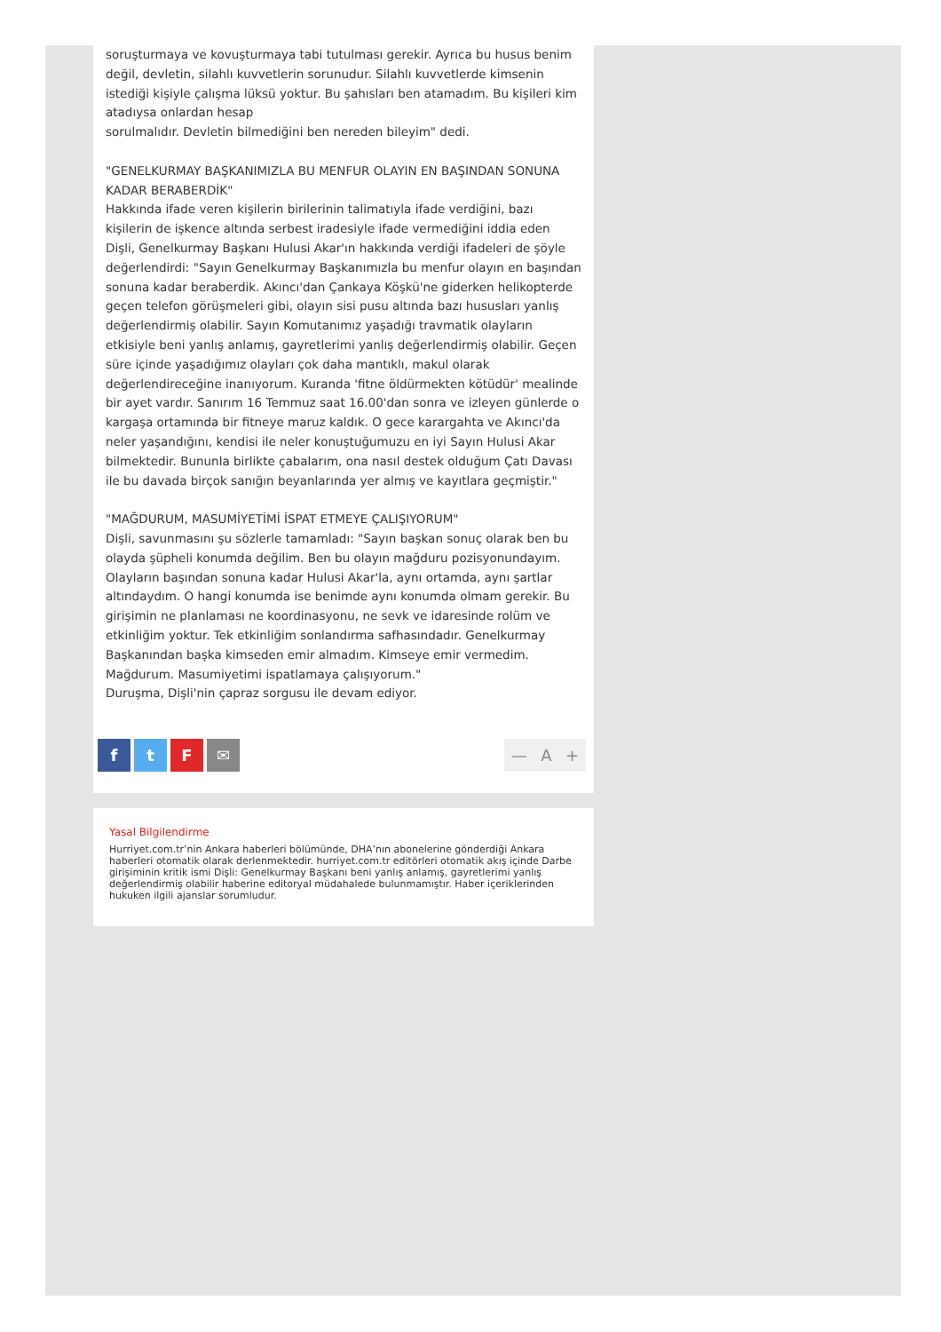soruşturmaya ve kovuşturmaya tabi tutulması gerekir. Ayrıca bu husus benim değil, devletin, silahlı kuvvetlerin sorunudur. Silahlı kuvvetlerde kimsenin istediği kişiyle çalışma lüksü yoktur. Bu şahısları ben atamadım. Bu kişileri kim atadıysa onlardan hesap
sorulmalıdır. Devletin bilmediğini ben nereden bileyim" dedi.
"GENELKURMAY BAŞKANIMIZLA BU MENFUR OLAYIN EN BAŞINDAN SONUNA KADAR BERABERDİK"
Hakkında ifade veren kişilerin birilerinin talimatıyla ifade verdiğini, bazı kişilerin de işkence altında serbest iradesiyle ifade vermediğini iddia eden Dişli, Genelkurmay Başkanı Hulusi Akar'ın hakkında verdiği ifadeleri de şöyle değerlendirdi: "Sayın Genelkurmay Başkanımızla bu menfur olayın en başından sonuna kadar beraberdik. Akıncı'dan Çankaya Köşkü'ne giderken helikopterde geçen telefon görüşmeleri gibi, olayın sisi pusu altında bazı hususları yanlış değerlendirmiş olabilir. Sayın Komutanımız yaşadığı travmatik olayların etkisiyle beni yanlış anlamış, gayretlerimi yanlış değerlendirmiş olabilir. Geçen süre içinde yaşadığımız olayları çok daha mantıklı, makul olarak değerlendireceğine inanıyorum. Kuranda 'fitne öldürmekten kötüdür' mealinde bir ayet vardır. Sanırım 16 Temmuz saat 16.00'dan sonra ve izleyen günlerde o kargaşa ortamında bir fitneye maruz kaldık. O gece karargahta ve Akıncı'da neler yaşandığını, kendisi ile neler konuştuğumuzu en iyi Sayın Hulusi Akar bilmektedir. Bununla birlikte çabalarım, ona nasıl destek olduğum Çatı Davası ile bu davada birçok sanığın beyanlarında yer almış ve kayıtlara geçmiştir."
"MAĞDURUM, MASUMİYETİMİ İSPAT ETMEYE ÇALIŞIYORUM"
Dişli, savunmasını şu sözlerle tamamladı: "Sayın başkan sonuç olarak ben bu olayda şüpheli konumda değilim. Ben bu olayın mağduru pozisyonundayım. Olayların başından sonuna kadar Hulusi Akar'la, aynı ortamda, aynı şartlar altındaydım. O hangi konumda ise benimde aynı konumda olmam gerekir. Bu girişimin ne planlaması ne koordinasyonu, ne sevk ve idaresinde rolüm ve etkinliğim yoktur. Tek etkinliğim sonlandırma safhasındadır. Genelkurmay Başkanından başka kimseden emir almadım. Kimseye emir vermedim. Mağdurum. Masumiyetimi ispatlamaya çalışıyorum."
Duruşma, Dişli'nin çapraz sorgusu ile devam ediyor.
ftF ✉ — A +
Yasal Bilgilendirme
Hurriyet.com.tr’nin Ankara haberleri bölümünde, DHA’nın abonelerine gönderdiği Ankara haberleri otomatik olarak derlenmektedir. hurriyet.com.tr editörleri otomatik akış içinde Darbe girişiminin kritik ismi Dişli: Genelkurmay Başkanı beni yanlış anlamış, gayretlerimi yanlış değerlendirmiş olabilir haberine editoryal müdahalede bulunmamıştır. Haber içeriklerinden hukuken ilgili ajanslar sorumludur.